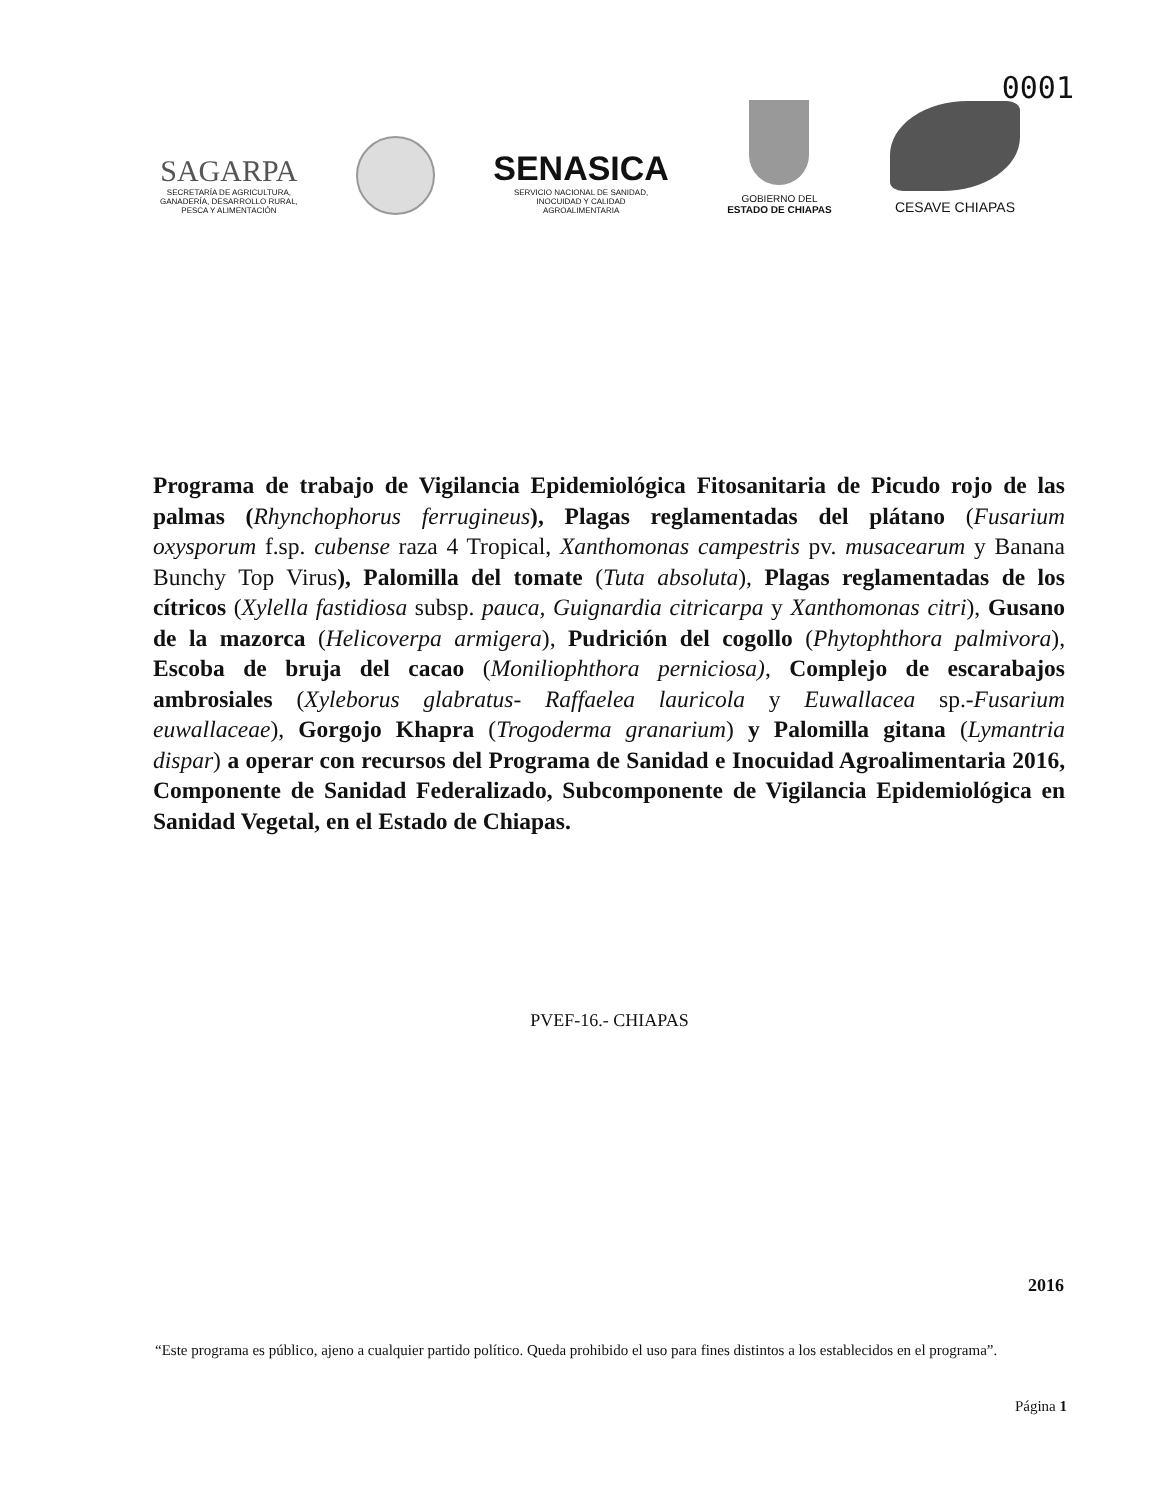0001
SAGARPA
SECRETARÍA DE AGRICULTURA,
GANADERÍA, DESARROLLO RURAL,
PESCA Y ALIMENTACIÓN
SENASICA
SERVICIO NACIONAL DE SANIDAD,
INOCUIDAD Y CALIDAD
AGROALIMENTARIA
GOBIERNO DEL
ESTADO DE CHIAPAS
CESAVE CHIAPAS
Programa de trabajo de Vigilancia Epidemiológica Fitosanitaria de Picudo rojo de las palmas (Rhynchophorus ferrugineus), Plagas reglamentadas del plátano (Fusarium oxysporum f.sp. cubense raza 4 Tropical, Xanthomonas campestris pv. musacearum y Banana Bunchy Top Virus), Palomilla del tomate (Tuta absoluta), Plagas reglamentadas de los cítricos (Xylella fastidiosa subsp. pauca, Guignardia citricarpa y Xanthomonas citri), Gusano de la mazorca (Helicoverpa armigera), Pudrición del cogollo (Phytophthora palmivora), Escoba de bruja del cacao (Moniliophthora perniciosa), Complejo de escarabajos ambrosiales (Xyleborus glabratus- Raffaelea lauricola y Euwallacea sp.-Fusarium euwallaceae), Gorgojo Khapra (Trogoderma granarium) y Palomilla gitana (Lymantria dispar) a operar con recursos del Programa de Sanidad e Inocuidad Agroalimentaria 2016, Componente de Sanidad Federalizado, Subcomponente de Vigilancia Epidemiológica en Sanidad Vegetal, en el Estado de Chiapas.
PVEF-16.- CHIAPAS
2016
“Este programa es público, ajeno a cualquier partido político. Queda prohibido el uso para fines distintos a los establecidos en el programa”.
Página 1